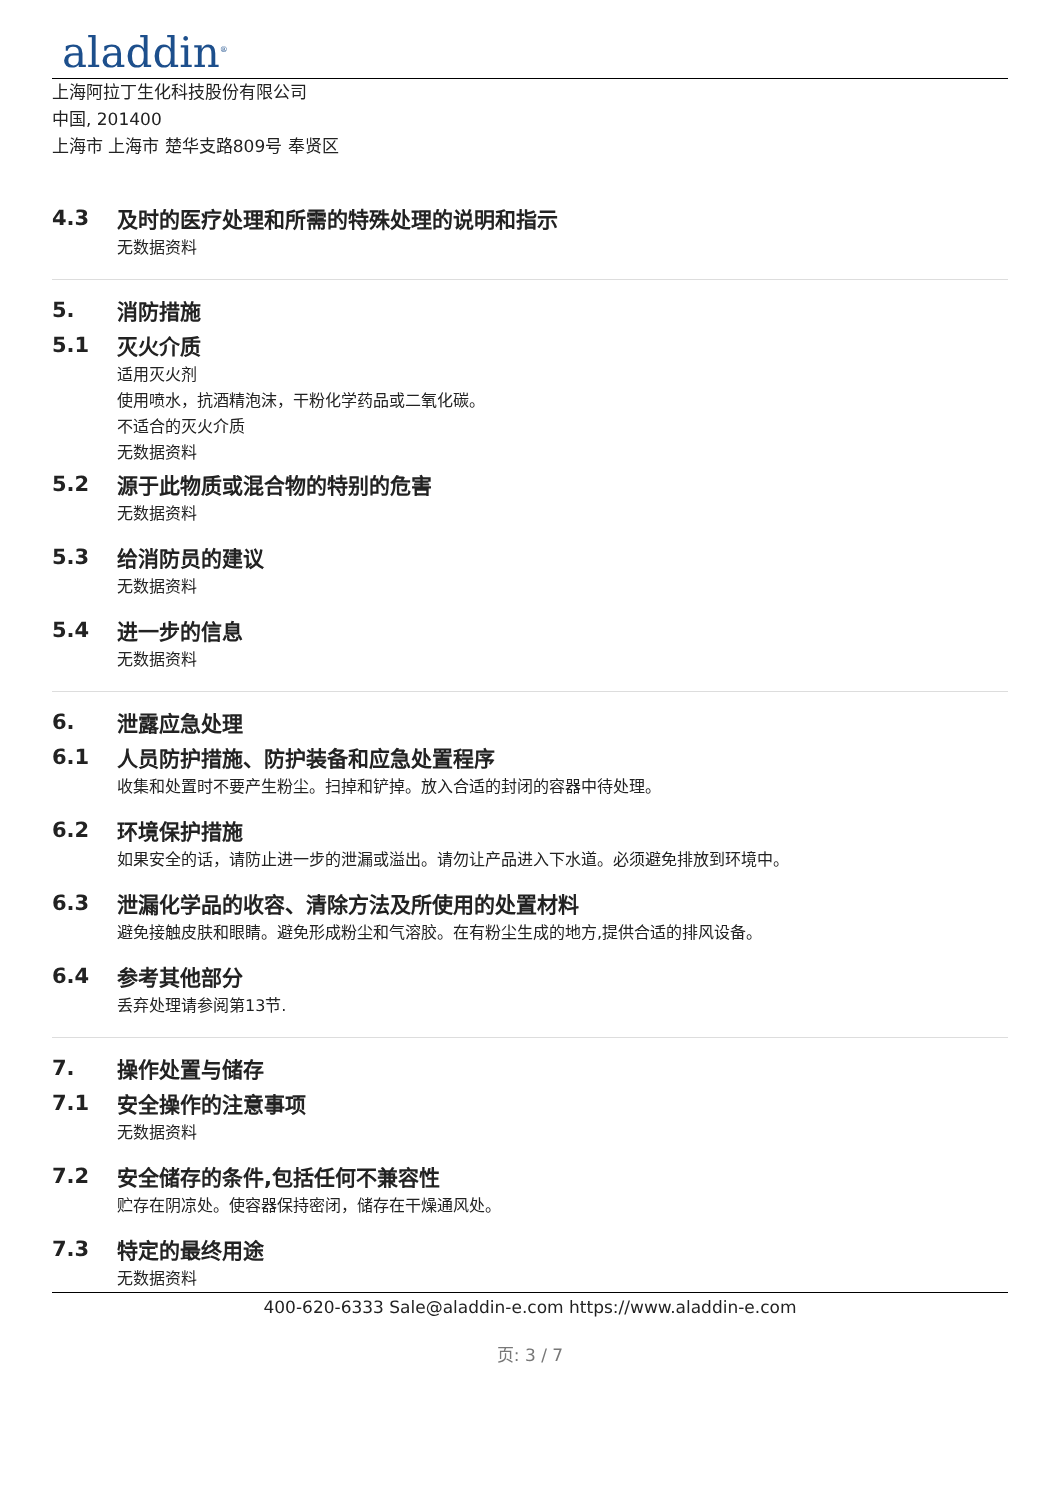aladdin<sup>®</sup>
上海阿拉丁生化科技股份有限公司
中国, 201400
上海市 上海市 楚华支路809号 奉贤区
4.3 及时的医疗处理和所需的特殊处理的说明和指示
无数据资料
5. 消防措施
5.1 灭火介质
适用灭火剂
使用喷水，抗酒精泡沫，干粉化学药品或二氧化碳。
不适合的灭火介质
无数据资料
5.2 源于此物质或混合物的特别的危害
无数据资料
5.3 给消防员的建议
无数据资料
5.4 进一步的信息
无数据资料
6. 泄露应急处理
6.1 人员防护措施、防护装备和应急处置程序
收集和处置时不要产生粉尘。扫掉和铲掉。放入合适的封闭的容器中待处理。
6.2 环境保护措施
如果安全的话，请防止进一步的泄漏或溢出。请勿让产品进入下水道。必须避免排放到环境中。
6.3 泄漏化学品的收容、清除方法及所使用的处置材料
避免接触皮肤和眼睛。避免形成粉尘和气溶胶。在有粉尘生成的地方,提供合适的排风设备。
6.4 参考其他部分
丢弃处理请参阅第13节.
7. 操作处置与储存
7.1 安全操作的注意事项
无数据资料
7.2 安全储存的条件,包括任何不兼容性
贮存在阴凉处。使容器保持密闭，储存在干燥通风处。
7.3 特定的最终用途
无数据资料
400-620-6333 Sale@aladdin-e.com https://www.aladdin-e.com
页: 3 / 7